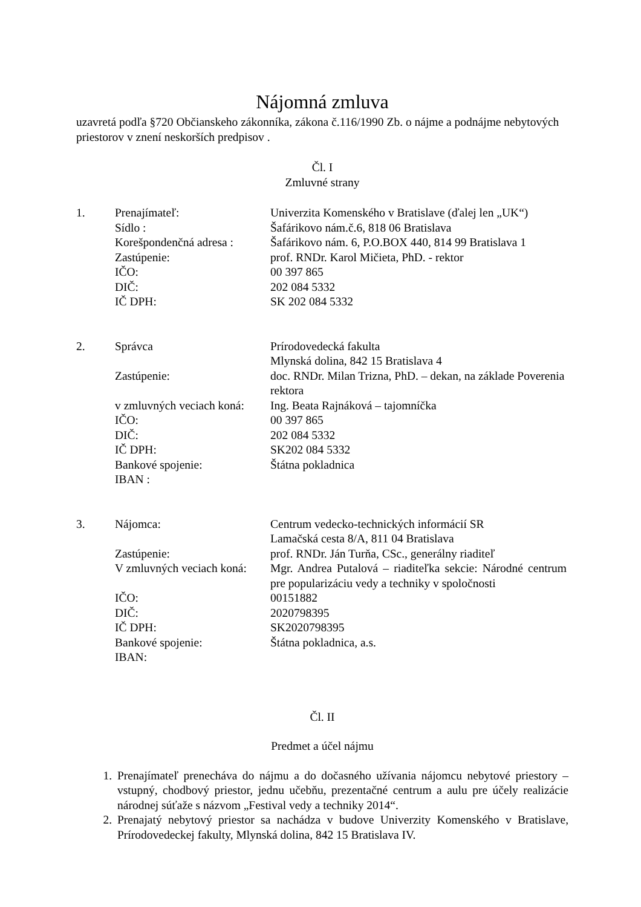Nájomná zmluva
uzavretá podľa §720 Občianskeho zákonníka, zákona č.116/1990 Zb. o nájme a podnájme nebytových priestorov v znení neskorších predpisov .
Čl. I
Zmluvné strany
| 1. | Prenajímateľ: | Univerzita Komenského v Bratislave (ďalej len „UK“) |
| | Sídlo : | Šafárikovo nám.č.6, 818 06 Bratislava |
| | Korešpondenčná adresa : | Šafárikovo nám. 6, P.O.BOX 440, 814 99 Bratislava 1 |
| | Zastúpenie: | prof. RNDr. Karol Mičieta, PhD. - rektor |
| | IČO: | 00 397 865 |
| | DIČ: | 202 084 5332 |
| | IČ DPH: | SK 202 084 5332 |
| 2. | Správca | Prírodovedecká fakulta Mlynská dolina, 842 15 Bratislava 4 |
| | Zastúpenie: | doc. RNDr. Milan Trizna, PhD. – dekan, na základe Poverenia rektora |
| | v zmluvných veciach koná: | Ing. Beata Rajnáková – tajomníčka |
| | IČO: | 00 397 865 |
| | DIČ: | 202 084 5332 |
| | IČ DPH: | SK202 084 5332 |
| | Bankové spojenie: | Štátna pokladnica |
| | IBAN : | |
| 3. | Nájomca: | Centrum vedecko-technických informácií SR Lamačská cesta 8/A, 811 04 Bratislava |
| | Zastúpenie: | prof. RNDr. Ján Turňa, CSc., generálny riaditeľ |
| | V zmluvných veciach koná: | Mgr. Andrea Putalová – riaditeľka sekcie: Národné centrum pre popularizáciu vedy a techniky v spoločnosti |
| | IČO: | 00151882 |
| | DIČ: | 2020798395 |
| | IČ DPH: | SK2020798395 |
| | Bankové spojenie: | Štátna pokladnica, a.s. |
| | IBAN: | |
Čl. II
Predmet a účel nájmu
1. Prenajímateľ prenecháva do nájmu a do dočasného užívania nájomcu nebytové priestory – vstupný, chodbový priestor, jednu učebňu, prezentačné centrum a aulu pre účely realizácie národnej súťaže s názvom „Festival vedy a techniky 2014“.
2. Prenajatý nebytový priestor sa nachádza v budove Univerzity Komenského v Bratislave, Prírodovedeckej fakulty, Mlynská dolina, 842 15 Bratislava IV.